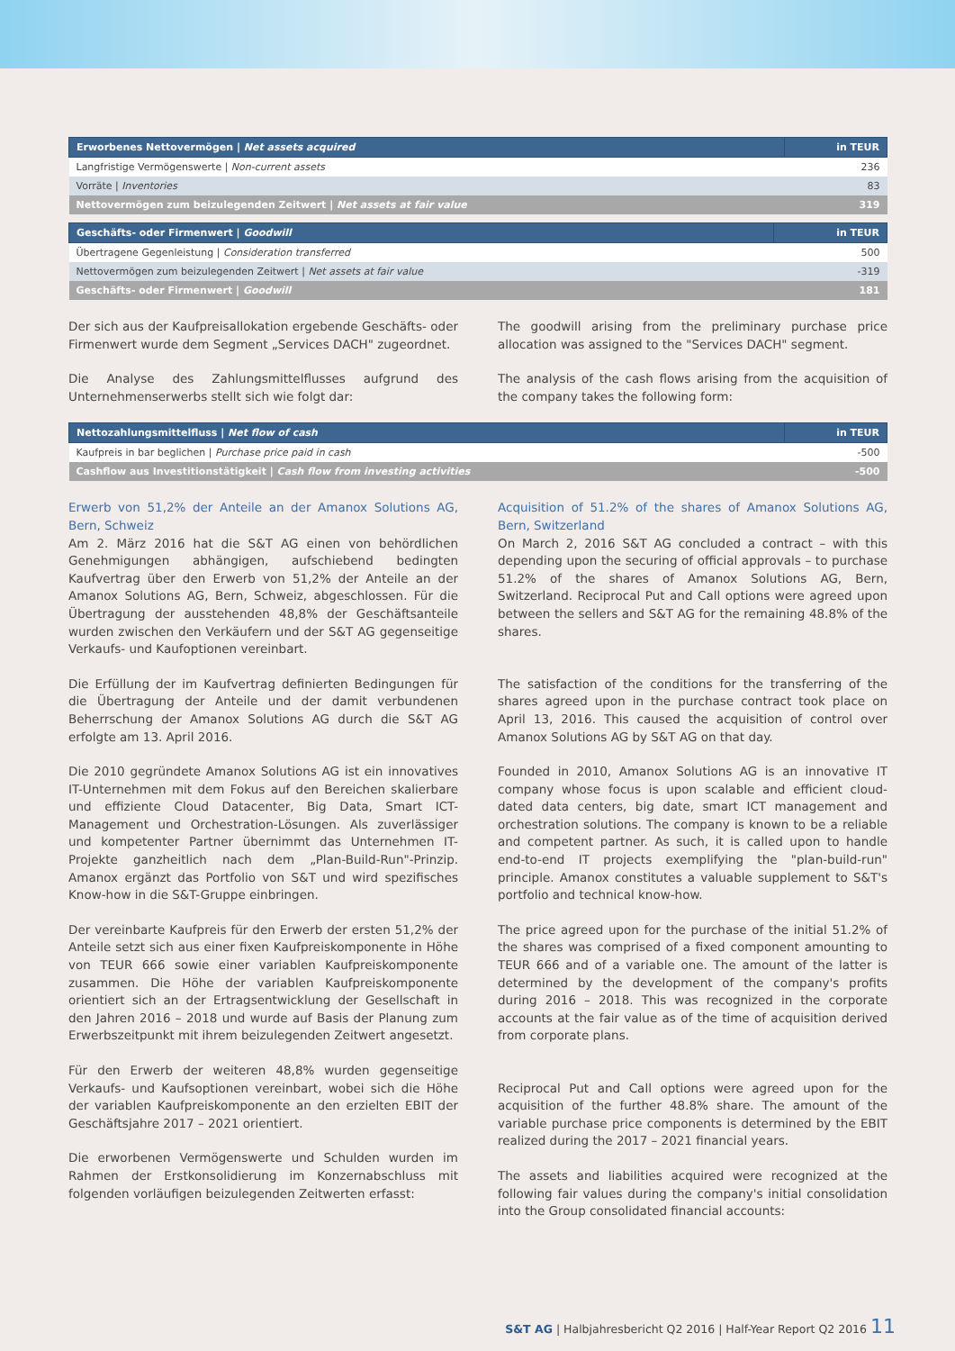| Erworbenes Nettovermögen / Net assets acquired | in TEUR |
| --- | --- |
| Langfristige Vermögenswerte / Non-current assets | 236 |
| Vorräte / Inventories | 83 |
| Nettovermögen zum beizulegenden Zeitwert / Net assets at fair value | 319 |
| Geschäfts- oder Firmenwert / Goodwill | in TEUR |
| --- | --- |
| Übertragene Gegenleistung / Consideration transferred | 500 |
| Nettovermögen zum beizulegenden Zeitwert / Net assets at fair value | -319 |
| Geschäfts- oder Firmenwert / Goodwill | 181 |
Der sich aus der Kaufpreisallokation ergebende Geschäfts- oder Firmenwert wurde dem Segment „Services DACH" zugeordnet.
Die Analyse des Zahlungsmittelflusses aufgrund des Unternehmenserwerbs stellt sich wie folgt dar:
The goodwill arising from the preliminary purchase price allocation was assigned to the "Services DACH" segment.
The analysis of the cash flows arising from the acquisition of the company takes the following form:
| Nettozahlungsmittelfluss / Net flow of cash | in TEUR |
| --- | --- |
| Kaufpreis in bar beglichen / Purchase price paid in cash | -500 |
| Cashflow aus Investitionstätigkeit / Cash flow from investing activities | -500 |
Erwerb von 51,2% der Anteile an der Amanox Solutions AG, Bern, Schweiz
Am 2. März 2016 hat die S&T AG einen von behördlichen Genehmigungen abhängigen, aufschiebend bedingten Kaufvertrag über den Erwerb von 51,2% der Anteile an der Amanox Solutions AG, Bern, Schweiz, abgeschlossen. Für die Übertragung der ausstehenden 48,8% der Geschäftsanteile wurden zwischen den Verkäufern und der S&T AG gegenseitige Verkaufs- und Kaufoptionen vereinbart.
Die Erfüllung der im Kaufvertrag definierten Bedingungen für die Übertragung der Anteile und der damit verbundenen Beherrschung der Amanox Solutions AG durch die S&T AG erfolgte am 13. April 2016.
Die 2010 gegründete Amanox Solutions AG ist ein innovatives IT-Unternehmen mit dem Fokus auf den Bereichen skalierbare und effiziente Cloud Datacenter, Big Data, Smart ICT-Management und Orchestration-Lösungen. Als zuverlässiger und kompetenter Partner übernimmt das Unternehmen IT-Projekte ganzheitlich nach dem „Plan-Build-Run"-Prinzip. Amanox ergänzt das Portfolio von S&T und wird spezifisches Know-how in die S&T-Gruppe einbringen.
Der vereinbarte Kaufpreis für den Erwerb der ersten 51,2% der Anteile setzt sich aus einer fixen Kaufpreiskomponente in Höhe von TEUR 666 sowie einer variablen Kaufpreiskomponente zusammen. Die Höhe der variablen Kaufpreiskomponente orientiert sich an der Ertragsentwicklung der Gesellschaft in den Jahren 2016 – 2018 und wurde auf Basis der Planung zum Erwerbszeitpunkt mit ihrem beizulegenden Zeitwert angesetzt.
Für den Erwerb der weiteren 48,8% wurden gegenseitige Verkaufs- und Kaufsoptionen vereinbart, wobei sich die Höhe der variablen Kaufpreiskomponente an den erzielten EBIT der Geschäftsjahre 2017 – 2021 orientiert.
Die erworbenen Vermögenswerte und Schulden wurden im Rahmen der Erstkonsolidierung im Konzernabschluss mit folgenden vorläufigen beizulegenden Zeitwerten erfasst:
Acquisition of 51.2% of the shares of Amanox Solutions AG, Bern, Switzerland
On March 2, 2016 S&T AG concluded a contract – with this depending upon the securing of official approvals – to purchase 51.2% of the shares of Amanox Solutions AG, Bern, Switzerland. Reciprocal Put and Call options were agreed upon between the sellers and S&T AG for the remaining 48.8% of the shares.
The satisfaction of the conditions for the transferring of the shares agreed upon in the purchase contract took place on April 13, 2016. This caused the acquisition of control over Amanox Solutions AG by S&T AG on that day.
Founded in 2010, Amanox Solutions AG is an innovative IT company whose focus is upon scalable and efficient cloud-dated data centers, big date, smart ICT management and orchestration solutions. The company is known to be a reliable and competent partner. As such, it is called upon to handle end-to-end IT projects exemplifying the "plan-build-run" principle. Amanox constitutes a valuable supplement to S&T's portfolio and technical know-how.
The price agreed upon for the purchase of the initial 51.2% of the shares was comprised of a fixed component amounting to TEUR 666 and of a variable one. The amount of the latter is determined by the development of the company's profits during 2016 – 2018. This was recognized in the corporate accounts at the fair value as of the time of acquisition derived from corporate plans.
Reciprocal Put and Call options were agreed upon for the acquisition of the further 48.8% share. The amount of the variable purchase price components is determined by the EBIT realized during the 2017 – 2021 financial years.
The assets and liabilities acquired were recognized at the following fair values during the company's initial consolidation into the Group consolidated financial accounts:
S&T AG | Halbjahresbericht Q2 2016 | Half-Year Report Q2 2016 11